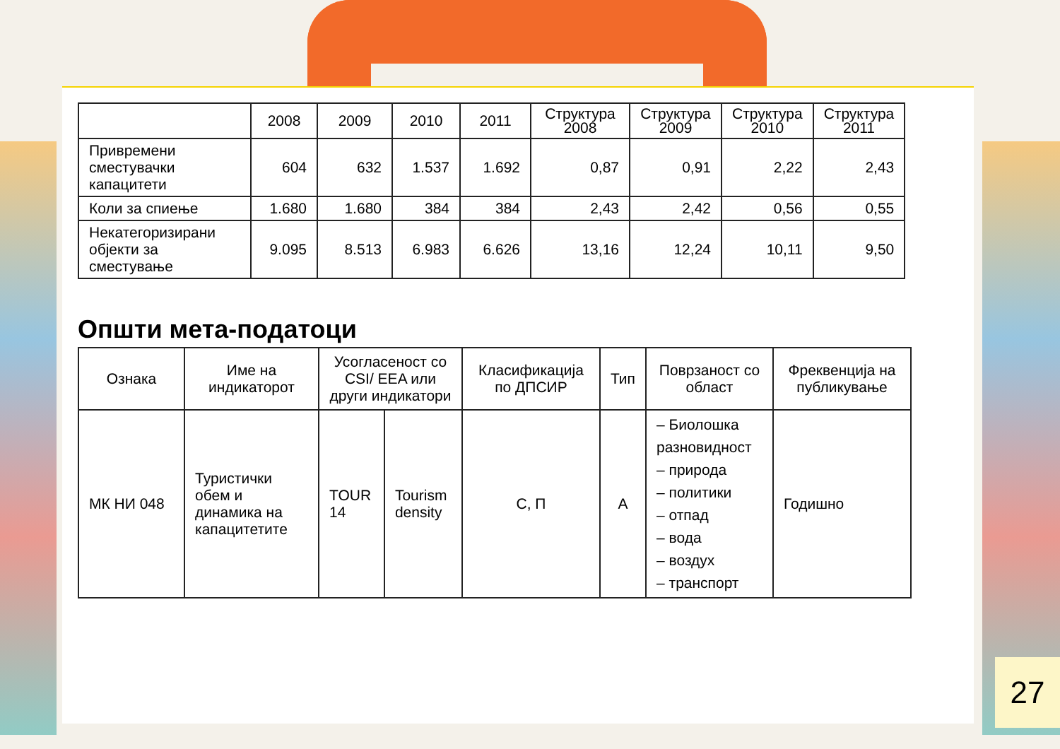| | 2008 | 2009 | 2010 | 2011 | Структура 2008 | Структура 2009 | Структура 2010 | Структура 2011 |
| --- | --- | --- | --- | --- | --- | --- | --- | --- |
| Привремени сместувачки капацитети | 604 | 632 | 1.537 | 1.692 | 0,87 | 0,91 | 2,22 | 2,43 |
| Коли за спиење | 1.680 | 1.680 | 384 | 384 | 2,43 | 2,42 | 0,56 | 0,55 |
| Некатегоризирани објекти за сместување | 9.095 | 8.513 | 6.983 | 6.626 | 13,16 | 12,24 | 10,11 | 9,50 |
Општи мета-податоци
| Ознака | Име на индикаторот | Усогласеност со CSI/ EEA или други индикатори | | Класификација по ДПСИР | Тип | Поврзаност со област | Фреквенција на публикување |
| --- | --- | --- | --- | --- | --- | --- | --- |
| МК НИ 048 | Туристички обем и динамика на капацитетите | TOUR 14 | Tourism density | C, П | А | – Биолошка разновидност – природа – политики – отпад – вода – воздух – транспорт | Годишно |
27